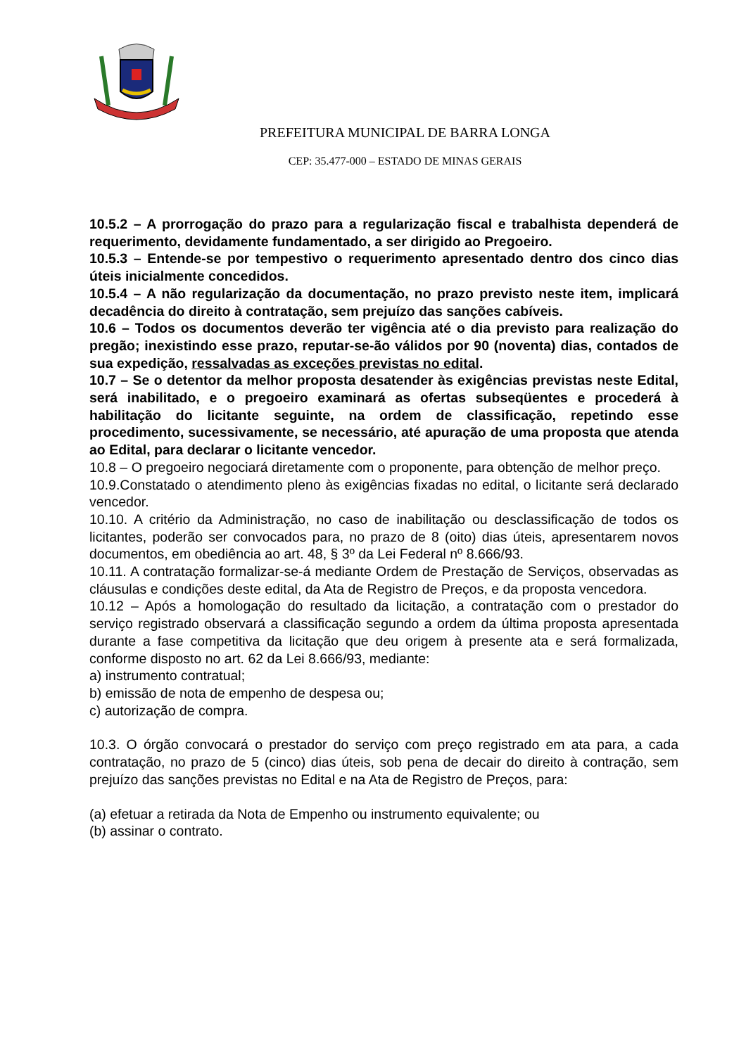PREFEITURA MUNICIPAL DE BARRA LONGA
CEP: 35.477-000 – ESTADO DE MINAS GERAIS
10.5.2 – A prorrogação do prazo para a regularização fiscal e trabalhista dependerá de requerimento, devidamente fundamentado, a ser dirigido ao Pregoeiro.
10.5.3 – Entende-se por tempestivo o requerimento apresentado dentro dos cinco dias úteis inicialmente concedidos.
10.5.4 – A não regularização da documentação, no prazo previsto neste item, implicará decadência do direito à contratação, sem prejuízo das sanções cabíveis.
10.6 – Todos os documentos deverão ter vigência até o dia previsto para realização do pregão; inexistindo esse prazo, reputar-se-ão válidos por 90 (noventa) dias, contados de sua expedição, ressalvadas as exceções previstas no edital.
10.7 – Se o detentor da melhor proposta desatender às exigências previstas neste Edital, será inabilitado, e o pregoeiro examinará as ofertas subseqüentes e procederá à habilitação do licitante seguinte, na ordem de classificação, repetindo esse procedimento, sucessivamente, se necessário, até apuração de uma proposta que atenda ao Edital, para declarar o licitante vencedor.
10.8 – O pregoeiro negociará diretamente com o proponente, para obtenção de melhor preço.
10.9.Constatado o atendimento pleno às exigências fixadas no edital, o licitante será declarado vencedor.
10.10. A critério da Administração, no caso de inabilitação ou desclassificação de todos os licitantes, poderão ser convocados para, no prazo de 8 (oito) dias úteis, apresentarem novos documentos, em obediência ao art. 48, § 3º da Lei Federal nº 8.666/93.
10.11. A contratação formalizar-se-á mediante Ordem de Prestação de Serviços, observadas as cláusulas e condições deste edital, da Ata de Registro de Preços, e da proposta vencedora.
10.12 – Após a homologação do resultado da licitação, a contratação com o prestador do serviço registrado observará a classificação segundo a ordem da última proposta apresentada durante a fase competitiva da licitação que deu origem à presente ata e será formalizada, conforme disposto no art. 62 da Lei 8.666/93, mediante:
a) instrumento contratual;
b) emissão de nota de empenho de despesa ou;
c) autorização de compra.
10.3. O órgão convocará o prestador do serviço com preço registrado em ata para, a cada contratação, no prazo de 5 (cinco) dias úteis, sob pena de decair do direito à contração, sem prejuízo das sanções previstas no Edital e na Ata de Registro de Preços, para:
(a) efetuar a retirada da Nota de Empenho ou instrumento equivalente; ou
(b) assinar o contrato.